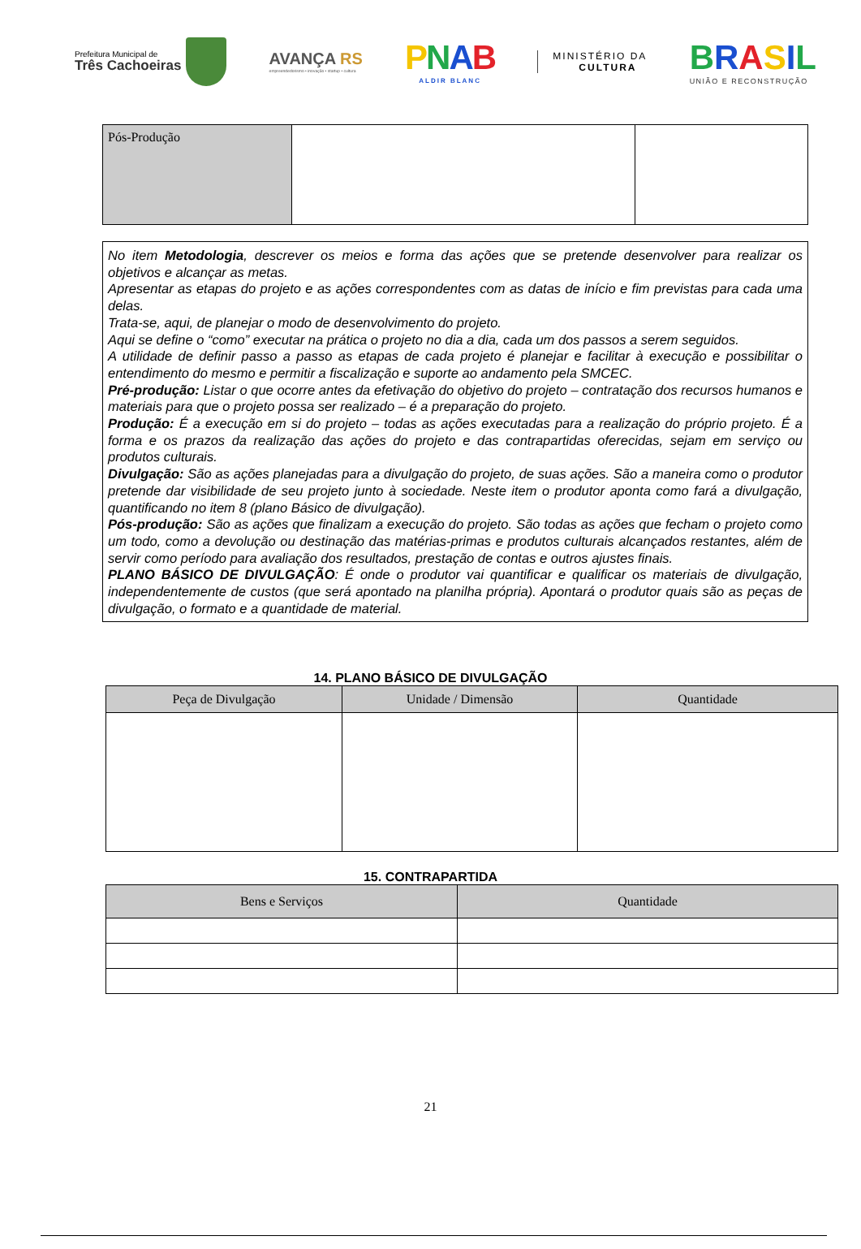Prefeitura Municipal de
Três Cachoeiras
AVANÇA RS
empreendedorismo • inovação • startup • cultura
PNAB
ALDIR BLANC
MINISTÉRIO DA
CULTURA
BRASIL
UNIÃO E RECONSTRUÇÃO
| Pós-Produção | | |
No item Metodologia, descrever os meios e forma das ações que se pretende desenvolver para realizar os objetivos e alcançar as metas.
Apresentar as etapas do projeto e as ações correspondentes com as datas de início e fim previstas para cada uma delas.
Trata-se, aqui, de planejar o modo de desenvolvimento do projeto.
Aqui se define o “como” executar na prática o projeto no dia a dia, cada um dos passos a serem seguidos.
A utilidade de definir passo a passo as etapas de cada projeto é planejar e facilitar à execução e possibilitar o entendimento do mesmo e permitir a fiscalização e suporte ao andamento pela SMCEC.
Pré-produção: Listar o que ocorre antes da efetivação do objetivo do projeto – contratação dos recursos humanos e materiais para que o projeto possa ser realizado – é a preparação do projeto.
Produção: É a execução em si do projeto – todas as ações executadas para a realização do próprio projeto. É a forma e os prazos da realização das ações do projeto e das contrapartidas oferecidas, sejam em serviço ou produtos culturais.
Divulgação: São as ações planejadas para a divulgação do projeto, de suas ações. São a maneira como o produtor pretende dar visibilidade de seu projeto junto à sociedade. Neste item o produtor aponta como fará a divulgação, quantificando no item 8 (plano Básico de divulgação).
Pós-produção: São as ações que finalizam a execução do projeto. São todas as ações que fecham o projeto como um todo, como a devolução ou destinação das matérias-primas e produtos culturais alcançados restantes, além de servir como período para avaliação dos resultados, prestação de contas e outros ajustes finais.
PLANO BÁSICO DE DIVULGAÇÃO: É onde o produtor vai quantificar e qualificar os materiais de divulgação, independentemente de custos (que será apontado na planilha própria). Apontará o produtor quais são as peças de divulgação, o formato e a quantidade de material.
14. PLANO BÁSICO DE DIVULGAÇÃO
| Peça de Divulgação | Unidade / Dimensão | Quantidade |
| --- | --- | --- |
15. CONTRAPARTIDA
| Bens e Serviços | Quantidade |
| --- | --- |
21